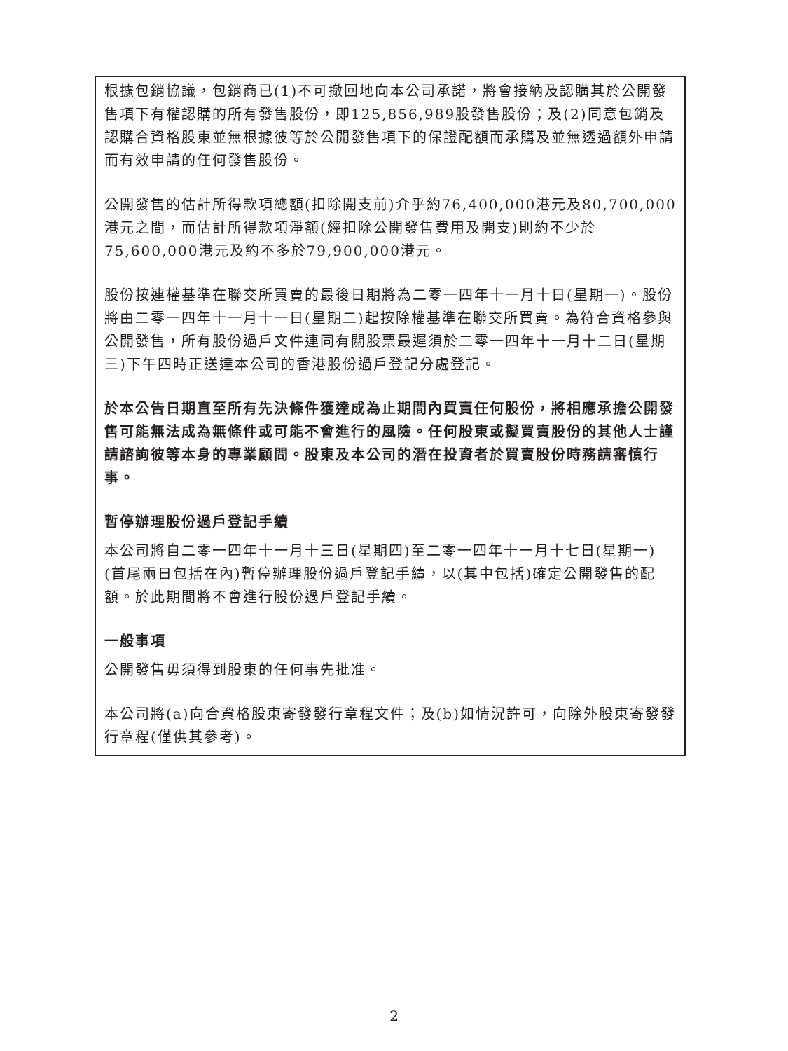根據包銷協議，包銷商已(1)不可撤回地向本公司承諾，將會接納及認購其於公開發售項下有權認購的所有發售股份，即125,856,989股發售股份；及(2)同意包銷及認購合資格股東並無根據彼等於公開發售項下的保證配額而承購及並無透過額外申請而有效申請的任何發售股份。
公開發售的估計所得款項總額(扣除開支前)介乎約76,400,000港元及80,700,000港元之間，而估計所得款項淨額(經扣除公開發售費用及開支)則約不少於75,600,000港元及約不多於79,900,000港元。
股份按連權基準在聯交所買賣的最後日期將為二零一四年十一月十日(星期一)。股份將由二零一四年十一月十一日(星期二)起按除權基準在聯交所買賣。為符合資格參與公開發售，所有股份過戶文件連同有關股票最遲須於二零一四年十一月十二日(星期三)下午四時正送達本公司的香港股份過戶登記分處登記。
於本公告日期直至所有先決條件獲達成為止期間內買賣任何股份，將相應承擔公開發售可能無法成為無條件或可能不會進行的風險。任何股東或擬買賣股份的其他人士謹請諮詢彼等本身的專業顧問。股東及本公司的潛在投資者於買賣股份時務請審慎行事。
暫停辦理股份過戶登記手續
本公司將自二零一四年十一月十三日(星期四)至二零一四年十一月十七日(星期一)(首尾兩日包括在內)暫停辦理股份過戶登記手續，以(其中包括)確定公開發售的配額。於此期間將不會進行股份過戶登記手續。
一般事項
公開發售毋須得到股東的任何事先批准。
本公司將(a)向合資格股東寄發發行章程文件；及(b)如情況許可，向除外股東寄發發行章程(僅供其參考)。
2